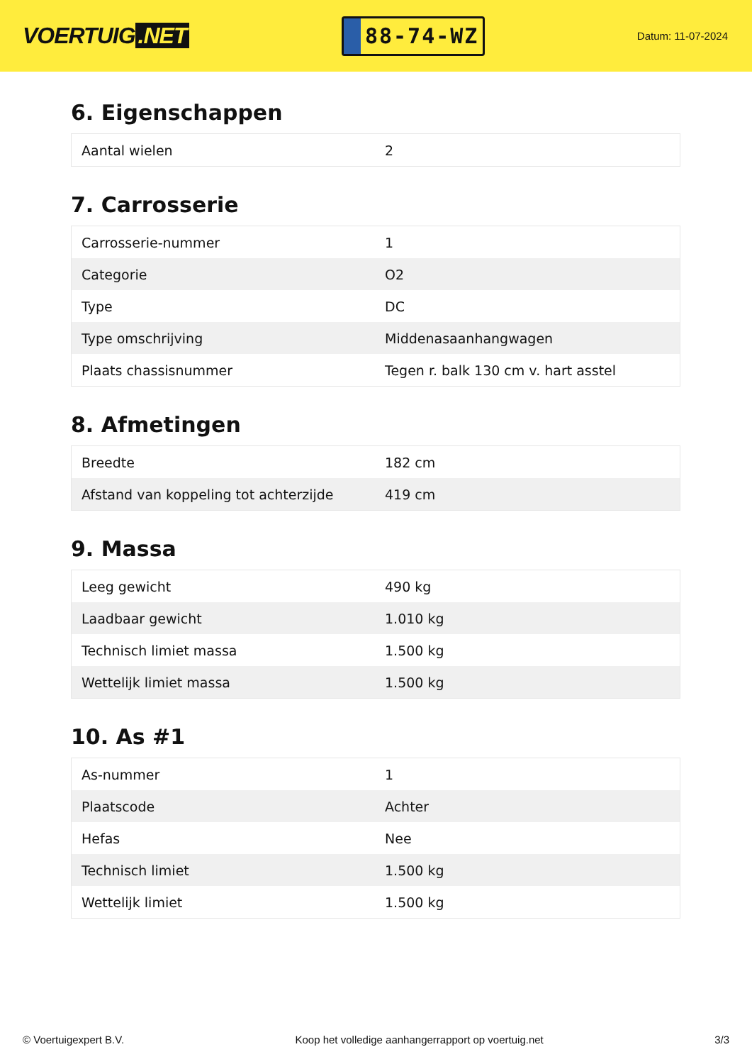VOERTUIG.NET
88-74-WZ
Datum: 11-07-2024
6. Eigenschappen
| Aantal wielen | 2 |
7. Carrosserie
| Carrosserie-nummer | 1 |
| Categorie | O2 |
| Type | DC |
| Type omschrijving | Middenasaanhangwagen |
| Plaats chassisnummer | Tegen r. balk 130 cm v. hart asstel |
8. Afmetingen
| Breedte | 182 cm |
| Afstand van koppeling tot achterzijde | 419 cm |
9. Massa
| Leeg gewicht | 490 kg |
| Laadbaar gewicht | 1.010 kg |
| Technisch limiet massa | 1.500 kg |
| Wettelijk limiet massa | 1.500 kg |
10. As #1
| As-nummer | 1 |
| Plaatscode | Achter |
| Hefas | Nee |
| Technisch limiet | 1.500 kg |
| Wettelijk limiet | 1.500 kg |
© Voertuigexpert B.V. Koop het volledige aanhangerrapport op voertuig.net 3/3